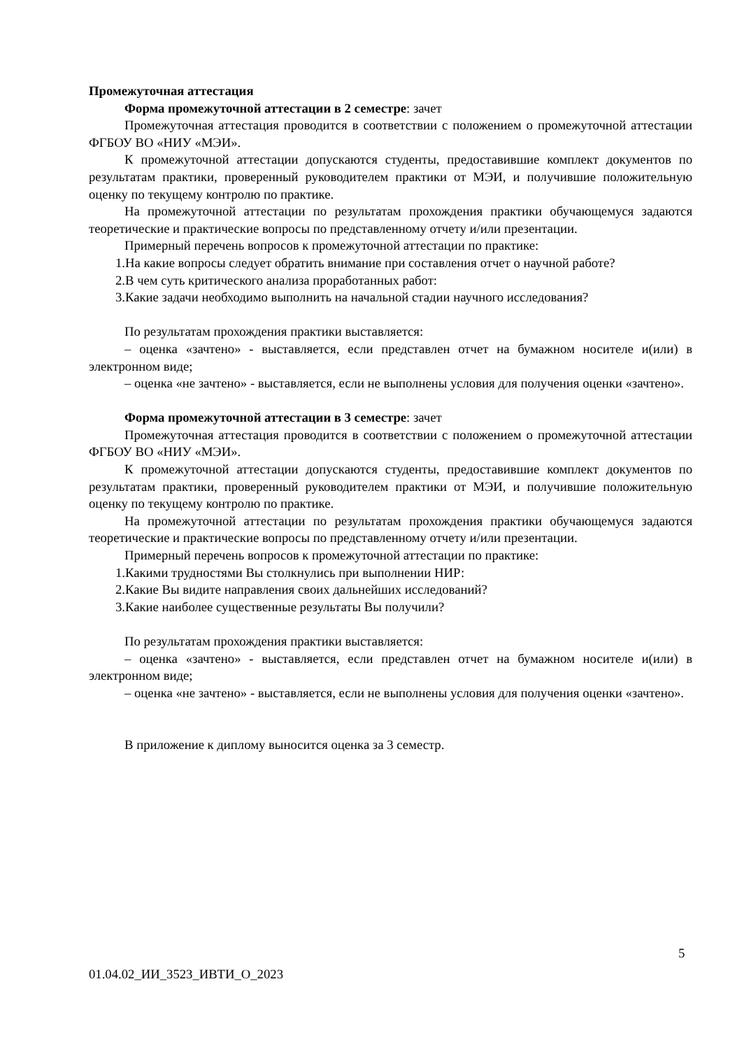Промежуточная аттестация
Форма промежуточной аттестации в 2 семестре: зачет
Промежуточная аттестация проводится в соответствии с положением о промежуточной аттестации ФГБОУ ВО «НИУ «МЭИ».
К промежуточной аттестации допускаются студенты, предоставившие комплект документов по результатам практики, проверенный руководителем практики от МЭИ, и получившие положительную оценку по текущему контролю по практике.
На промежуточной аттестации по результатам прохождения практики обучающемуся задаются теоретические и практические вопросы по представленному отчету и/или презентации.
Примерный перечень вопросов к промежуточной аттестации по практике:
1.На какие вопросы следует обратить внимание при составления отчет о научной работе?
2.В чем суть критического анализа проработанных работ:
3.Какие задачи необходимо выполнить на начальной стадии научного исследования?
По результатам прохождения практики выставляется:
– оценка «зачтено» - выставляется, если представлен отчет на бумажном носителе и(или) в электронном виде;
– оценка «не зачтено» - выставляется, если не выполнены условия для получения оценки «зачтено».
Форма промежуточной аттестации в 3 семестре: зачет
Промежуточная аттестация проводится в соответствии с положением о промежуточной аттестации ФГБОУ ВО «НИУ «МЭИ».
К промежуточной аттестации допускаются студенты, предоставившие комплект документов по результатам практики, проверенный руководителем практики от МЭИ, и получившие положительную оценку по текущему контролю по практике.
На промежуточной аттестации по результатам прохождения практики обучающемуся задаются теоретические и практические вопросы по представленному отчету и/или презентации.
Примерный перечень вопросов к промежуточной аттестации по практике:
1.Какими трудностями Вы столкнулись при выполнении НИР:
2.Какие Вы видите направления своих дальнейших исследований?
3.Какие наиболее существенные результаты Вы получили?
По результатам прохождения практики выставляется:
– оценка «зачтено» - выставляется, если представлен отчет на бумажном носителе и(или) в электронном виде;
– оценка «не зачтено» - выставляется, если не выполнены условия для получения оценки «зачтено».
В приложение к диплому выносится оценка за 3 семестр.
5
01.04.02_ИИ_3523_ИВТИ_О_2023